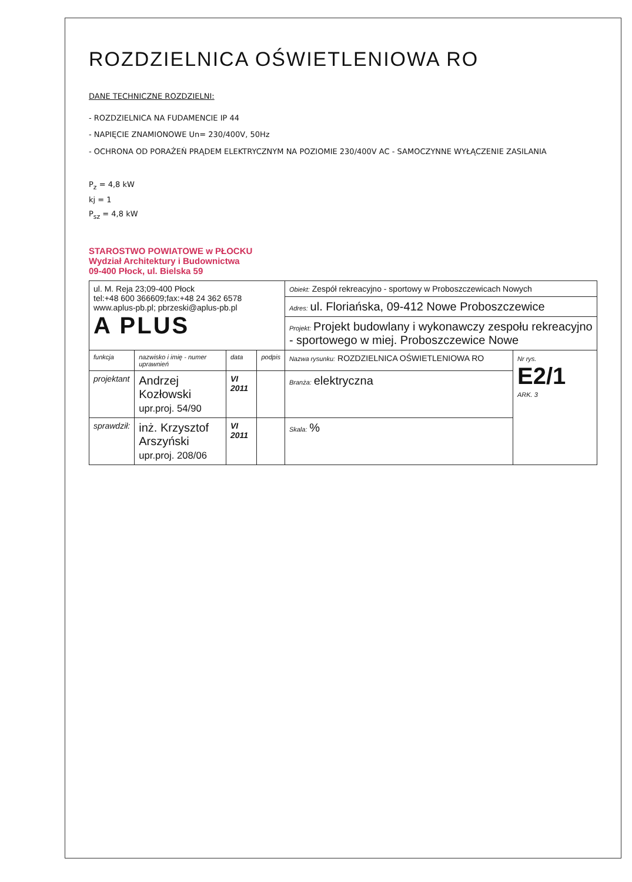ROZDZIELNICA OŚWIETLENIOWA RO
DANE TECHNICZNE ROZDZIELNI:
- ROZDZIELNICA NA FUDAMENCIE IP 44
- NAPIĘCIE ZNAMIONOWE Un= 230/400V, 50Hz
- OCHRONA OD PORAŻEŃ PRĄDEM ELEKTRYCZNYM NA POZIOMIE 230/400V AC - SAMOCZYNNE WYŁĄCZENIE ZASILANIA
P<sub>z</sub> = 4,8 kW
kj = 1
P<sub>sz</sub> = 4,8 kW
STAROSTWO POWIATOWE w PŁOCKU
Wydział Architektury i Budownictwa
09-400 Płock, ul. Bielska 59
| ul. M. Reja 23;09-400 Płock tel:+48 600 366609;fax:+48 24 362 6578 www.aplus-pb.pl; pbrzeski@aplus-pb.pl A PLUS | | | | Obiekt: Zespół rekreacyjno - sportowy w Proboszczewicach Nowych | |
| | | | | Adres: ul. Floriańska, 09-412 Nowe Proboszczewice | |
| | | | | Projekt: Projekt budowlany i wykonawczy zespołu rekreacyjno - sportowego w miej. Proboszczewice Nowe | |
| funkcja | nazwisko i imię - numer uprawnień | data | podpis | Nazwa rysunku: ROZDZIELNICA OŚWIETLENIOWA RO | Nr rys. E2/1 ARK. 3 |
| projektant | Andrzej Kozłowski upr.proj. 54/90 | VI 2011 | | Branża: elektryczna | |
| sprawdził: | inż. Krzysztof Arszyński upr.proj. 208/06 | VI 2011 | | Skala: % | |